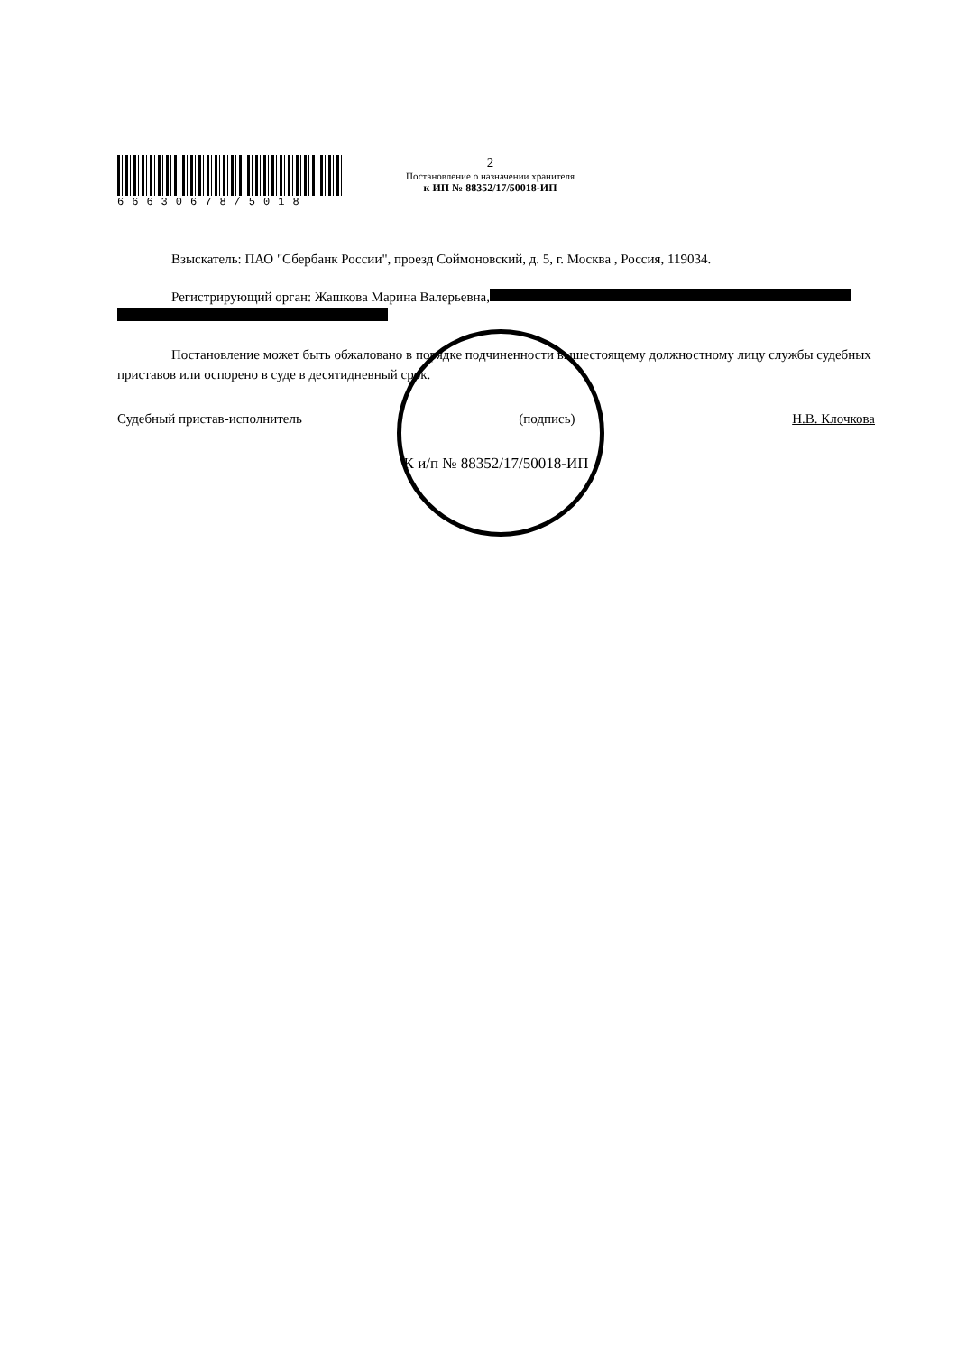66630678/5018
2
Постановление о назначении хранителя
к ИП № 88352/17/50018-ИП
Взыскатель: ПАО "Сбербанк России", проезд Соймоновский, д. 5, г. Москва , Россия, 119034.
Регистрирующий орган: Жашкова Марина Валерьевна,
Постановление может быть обжаловано в порядке подчиненности вышестоящему должностному лицу службы судебных приставов или оспорено в суде в десятидневный срок.
Судебный пристав-исполнитель (подпись) Н.В. Клочкова
К и/п № 88352/17/50018-ИП